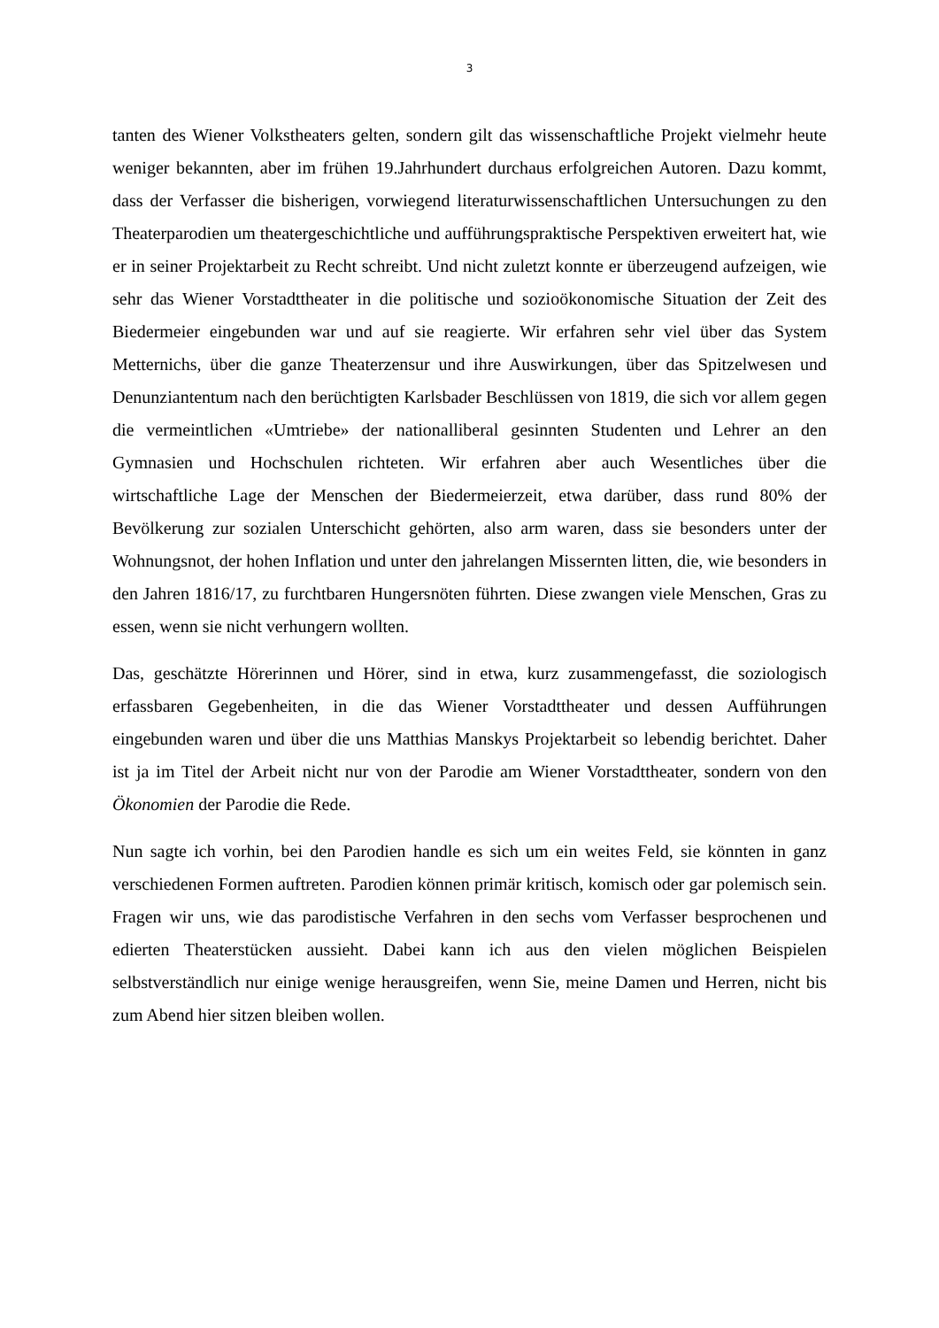3
tanten des Wiener Volkstheaters gelten, sondern gilt das wissenschaftliche Projekt vielmehr heute weniger bekannten, aber im frühen 19.Jahrhundert durchaus erfolgreichen Autoren. Dazu kommt, dass der Verfasser die bisherigen, vorwiegend literaturwissenschaftlichen Untersuchungen zu den Theaterparodien um theatergeschichtliche und aufführungspraktische Perspektiven erweitert hat, wie er in seiner Projektarbeit zu Recht schreibt. Und nicht zuletzt konnte er überzeugend aufzeigen, wie sehr das Wiener Vorstadttheater in die politische und sozioökonomische Situation der Zeit des Biedermeier eingebunden war und auf sie reagierte. Wir erfahren sehr viel über das System Metternichs, über die ganze Theaterzensur und ihre Auswirkungen, über das Spitzelwesen und Denunziantentum nach den berüchtigten Karlsbader Beschlüssen von 1819, die sich vor allem gegen die vermeintlichen «Umtriebe» der nationalliberal gesinnten Studenten und Lehrer an den Gymnasien und Hochschulen richteten. Wir erfahren aber auch Wesentliches über die wirtschaftliche Lage der Menschen der Biedermeierzeit, etwa darüber, dass rund 80% der Bevölkerung zur sozialen Unterschicht gehörten, also arm waren, dass sie besonders unter der Wohnungsnot, der hohen Inflation und unter den jahrelangen Missernten litten, die, wie besonders in den Jahren 1816/17, zu furchtbaren Hungersnöten führten. Diese zwangen viele Menschen, Gras zu essen, wenn sie nicht verhungern wollten.
Das, geschätzte Hörerinnen und Hörer, sind in etwa, kurz zusammengefasst, die soziologisch erfassbaren Gegebenheiten, in die das Wiener Vorstadttheater und dessen Aufführungen eingebunden waren und über die uns Matthias Manskys Projektarbeit so lebendig berichtet. Daher ist ja im Titel der Arbeit nicht nur von der Parodie am Wiener Vorstadttheater, sondern von den Ökonomien der Parodie die Rede.
Nun sagte ich vorhin, bei den Parodien handle es sich um ein weites Feld, sie könnten in ganz verschiedenen Formen auftreten. Parodien können primär kritisch, komisch oder gar polemisch sein. Fragen wir uns, wie das parodistische Verfahren in den sechs vom Verfasser besprochenen und edierten Theaterstücken aussieht. Dabei kann ich aus den vielen möglichen Beispielen selbstverständlich nur einige wenige herausgreifen, wenn Sie, meine Damen und Herren, nicht bis zum Abend hier sitzen bleiben wollen.